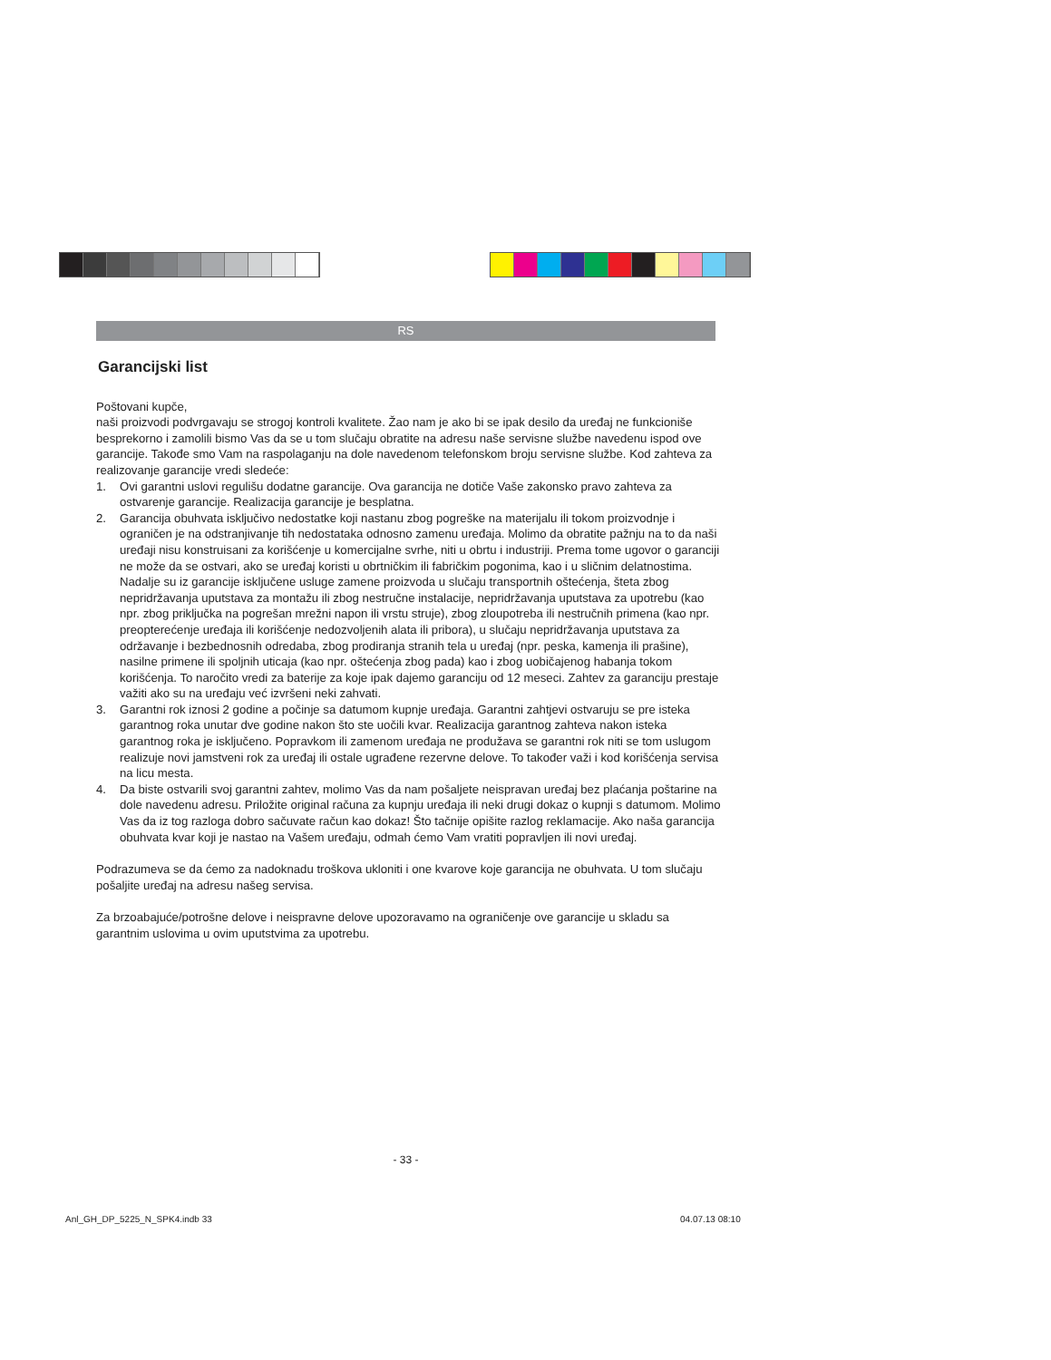RS
Garancijski list
Poštovani kupče,
naši proizvodi podvrgavaju se strogoj kontroli kvalitete. Žao nam je ako bi se ipak desilo da uređaj ne funkcioniše besprekorno i zamolili bismo Vas da se u tom slučaju obratite na adresu naše servisne službe navedenu ispod ove garancije. Takođe smo Vam na raspolaganju na dole navedenom telefonskom broju servisne službe. Kod zahteva za realizovanje garancije vredi sledeće:
1. Ovi garantni uslovi regulišu dodatne garancije. Ova garancija ne dotiče Vaše zakonsko pravo zahteva za ostvarenje garancije. Realizacija garancije je besplatna.
2. Garancija obuhvata isključivo nedostatke koji nastanu zbog pogreške na materijalu ili tokom proizvodnje i ograničen je na odstranjivanje tih nedostataka odnosno zamenu uređaja. Molimo da obratite pažnju na to da naši uređaji nisu konstruisani za korišćenje u komercijalne svrhe, niti u obrtu i industriji. Prema tome ugovor o garanciji ne može da se ostvari, ako se uređaj koristi u obrtničkim ili fabričkim pogonima, kao i u sličnim delatnostima. Nadalje su iz garancije isključene usluge zamene proizvoda u slučaju transportnih oštećenja, šteta zbog nepridržavanja uputstava za montažu ili zbog nestručne instalacije, nepridržavanja uputstava za upotrebu (kao npr. zbog priključka na pogrešan mrežni napon ili vrstu struje), zbog zloupotreba ili nestručnih primena (kao npr. preopterećenje uređaja ili korišćenje nedozvoljenih alata ili pribora), u slučaju nepridržavanja uputstava za održavanje i bezbednosnih odredaba, zbog prodiranja stranih tela u uređaj (npr. peska, kamenja ili prašine), nasilne primene ili spoljnih uticaja (kao npr. oštećenja zbog pada) kao i zbog uobičajenog habanja tokom korišćenja. To naročito vredi za baterije za koje ipak dajemo garanciju od 12 meseci. Zahtev za garanciju prestaje važiti ako su na uređaju već izvršeni neki zahvati.
3. Garantni rok iznosi 2 godine a počinje sa datumom kupnje uređaja. Garantni zahtjevi ostvaruju se pre isteka garantnog roka unutar dve godine nakon što ste uočili kvar. Realizacija garantnog zahteva nakon isteka garantnog roka je isključeno. Popravkom ili zamenom uređaja ne produžava se garantni rok niti se tom uslugom realizuje novi jamstveni rok za uređaj ili ostale ugrađene rezervne delove. To također važi i kod korišćenja servisa na licu mesta.
4. Da biste ostvarili svoj garantni zahtev, molimo Vas da nam pošaljete neispravan uređaj bez plaćanja poštarine na dole navedenu adresu. Priložite original računa za kupnju uređaja ili neki drugi dokaz o kupnji s datumom. Molimo Vas da iz tog razloga dobro sačuvate račun kao dokaz! Što tačnije opišite razlog reklamacije. Ako naša garancija obuhvata kvar koji je nastao na Vašem uređaju, odmah ćemo Vam vratiti popravljen ili novi uređaj.
Podrazumeva se da ćemo za nadoknadu troškova ukloniti i one kvarove koje garancija ne obuhvata. U tom slučaju pošaljite uređaj na adresu našeg servisa.
Za brzoabajuće/potrošne delove i neispravne delove upozoravamo na ograničenje ove garancije u skladu sa garantnim uslovima u ovim uputstvima za upotrebu.
- 33 -
Anl_GH_DP_5225_N_SPK4.indb 33 04.07.13 08:10